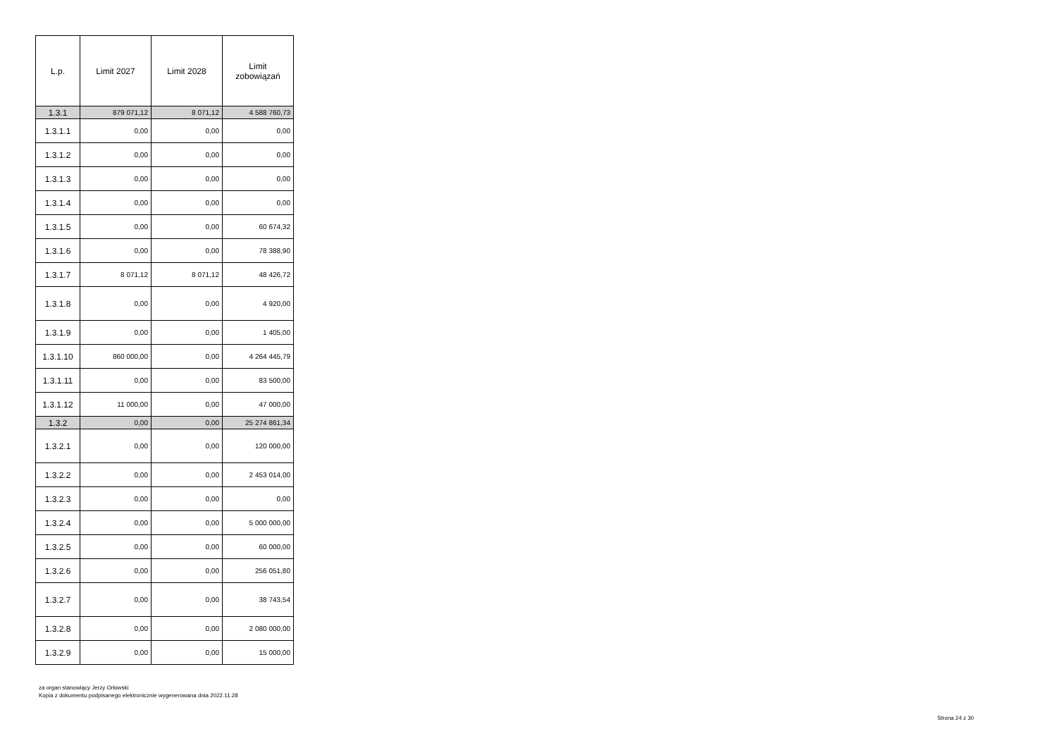| L.p. | Limit 2027 | Limit 2028 | Limit zobowiązań |
| --- | --- | --- | --- |
| 1.3.1 | 879 071,12 | 8 071,12 | 4 588 760,73 |
| 1.3.1.1 | 0,00 | 0,00 | 0,00 |
| 1.3.1.2 | 0,00 | 0,00 | 0,00 |
| 1.3.1.3 | 0,00 | 0,00 | 0,00 |
| 1.3.1.4 | 0,00 | 0,00 | 0,00 |
| 1.3.1.5 | 0,00 | 0,00 | 60 674,32 |
| 1.3.1.6 | 0,00 | 0,00 | 78 388,90 |
| 1.3.1.7 | 8 071,12 | 8 071,12 | 48 426,72 |
| 1.3.1.8 | 0,00 | 0,00 | 4 920,00 |
| 1.3.1.9 | 0,00 | 0,00 | 1 405,00 |
| 1.3.1.10 | 860 000,00 | 0,00 | 4 264 445,79 |
| 1.3.1.11 | 0,00 | 0,00 | 83 500,00 |
| 1.3.1.12 | 11 000,00 | 0,00 | 47 000,00 |
| 1.3.2 | 0,00 | 0,00 | 25 274 861,34 |
| 1.3.2.1 | 0,00 | 0,00 | 120 000,00 |
| 1.3.2.2 | 0,00 | 0,00 | 2 453 014,00 |
| 1.3.2.3 | 0,00 | 0,00 | 0,00 |
| 1.3.2.4 | 0,00 | 0,00 | 5 000 000,00 |
| 1.3.2.5 | 0,00 | 0,00 | 60 000,00 |
| 1.3.2.6 | 0,00 | 0,00 | 256 051,80 |
| 1.3.2.7 | 0,00 | 0,00 | 38 743,54 |
| 1.3.2.8 | 0,00 | 0,00 | 2 080 000,00 |
| 1.3.2.9 | 0,00 | 0,00 | 15 000,00 |
za organ stanowiący Jerzy Orłowski
Kopia z dokumentu podpisanego elektronicznie wygenerowana dnia 2022.11.28
Strona 24 z 30